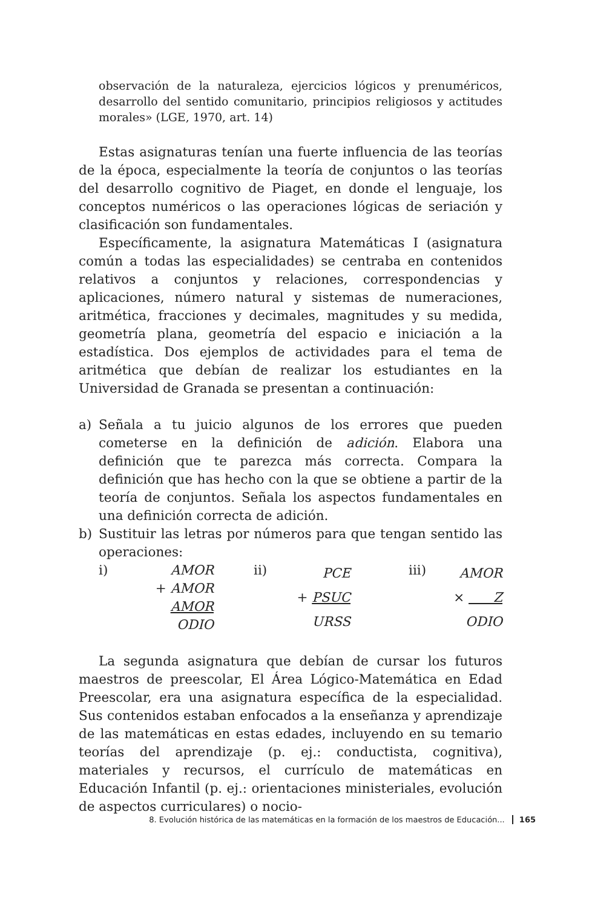observación de la naturaleza, ejercicios lógicos y prenuméricos, desarrollo del sentido comunitario, principios religiosos y actitudes morales» (LGE, 1970, art. 14)
Estas asignaturas tenían una fuerte influencia de las teorías de la época, especialmente la teoría de conjuntos o las teorías del desarrollo cognitivo de Piaget, en donde el lenguaje, los conceptos numéricos o las operaciones lógicas de seriación y clasificación son fundamentales.
Específicamente, la asignatura Matemáticas I (asignatura común a todas las especialidades) se centraba en contenidos relativos a conjuntos y relaciones, correspondencias y aplicaciones, número natural y sistemas de numeraciones, aritmética, fracciones y decimales, magnitudes y su medida, geometría plana, geometría del espacio e iniciación a la estadística. Dos ejemplos de actividades para el tema de aritmética que debían de realizar los estudiantes en la Universidad de Granada se presentan a continuación:
a) Señala a tu juicio algunos de los errores que pueden cometerse en la definición de adición. Elabora una definición que te parezca más correcta. Compara la definición que has hecho con la que se obtiene a partir de la teoría de conjuntos. Señala los aspectos fundamentales en una definición correcta de adición.
b) Sustituir las letras por números para que tengan sentido las operaciones:
i)
| AMOR |
| + AMOR |
| AMOR |
| ODIO |
ii)
| PCE |
| + PSUC |
| URSS |
iii)
| AMOR |
| × Z |
| ODIO |
La segunda asignatura que debían de cursar los futuros maestros de preescolar, El Área Lógico-Matemática en Edad Preescolar, era una asignatura específica de la especialidad. Sus contenidos estaban enfocados a la enseñanza y aprendizaje de las matemáticas en estas edades, incluyendo en su temario teorías del aprendizaje (p. ej.: conductista, cognitiva), materiales y recursos, el currículo de matemáticas en Educación Infantil (p. ej.: orientaciones ministeriales, evolución de aspectos curriculares) o nocio-
8. Evolución histórica de las matemáticas en la formación de los maestros de Educación... 165